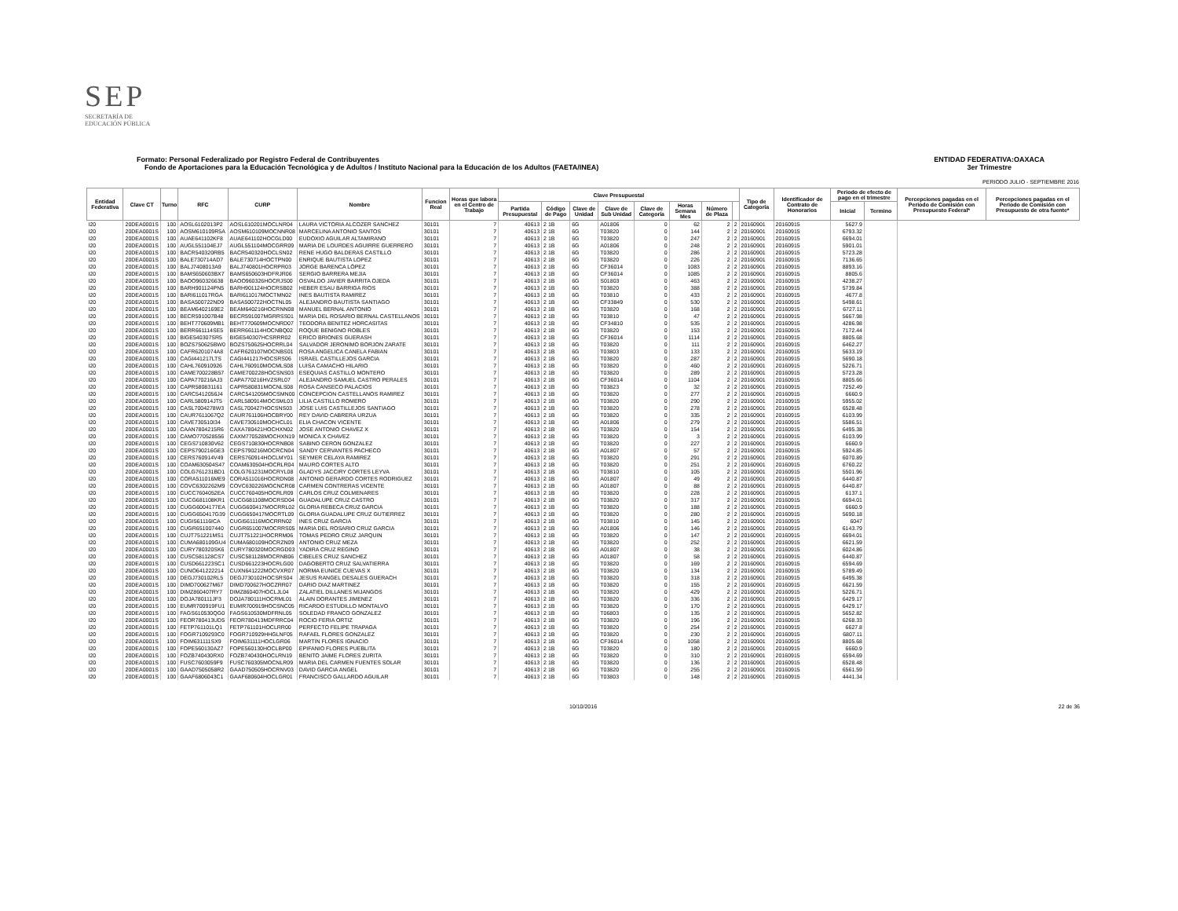SEP
SECRETARÍA DE
EDUCACIÓN PÚBLICA
Formato: Personal Federalizado por Registro Federal de Contribuyentes
Fondo de Aportaciones para la Educación Tecnológica y de Adultos / Instituto Nacional para la Educación de los Adultos (FAETA/INEA)
ENTIDAD FEDERATIVA:OAXACA
3er Trimestre
PERIODO JULIO - SEPTIEMBRE 2016
| Entidad Federativa | Clave CT | Turno | RFC | CURP | Nombre | Funcion Real | Horas que labora en el Centro de Trabajo | Clave Presupuestal | | | | | | | | Tipo de Categoría | Identificador de Contrato de Honorarios | Periodo de efecto de pago en el trimestre | | Percepciones pagadas en el Periodo de Comisión con Presupuesto Federal* | Percepciones pagadas en el Periodo de Comisión con Presupuesto de otra fuente* |
| --- | --- | --- | --- | --- | --- | --- | --- | --- | --- | --- | --- | --- | --- | --- | --- | --- | --- | --- | --- | --- | --- |
| | | | | | | | | Partida Presupuestal | Código de Pago | Clave de Unidad | Clave de Sub Unidad | Clave de Categoría | Horas Semana Mes | Número de Plaza | | | | Inicial | Termino | | |
| I20 | 20DEA0001S | 100 | AOSL6102013P2 | AOSL610201MOCLNR04 | LAURA VICTORIA ALCOZER SANCHEZ | 30101 | 7 | 40613 | 2 1B | 6G | A01806 | 0 | 62 | 2 | 2 | 20160901 | 20160915 | 5627.9 | | | |
| I20 | 20DEA0001S | 100 | AOSM610109R5A | AOSM610109MOCNNR08 | MARCELINA ANTONIO SANTOS | 30101 | 7 | 40613 | 2 1B | 6G | T03820 | 0 | 144 | 2 | 2 | 20160901 | 20160915 | 6793.32 | | | |
| I20 | 20DEA0001S | 100 | AUAE641102KF8 | AUAE641102HOCGLD00 | EUDOXIO AGUILAR ALTAMIRANO | 30101 | 7 | 40613 | 2 1B | 6G | T03820 | 0 | 247 | 2 | 2 | 20160901 | 20160915 | 6694.01 | | | |
| I20 | 20DEA0001S | 100 | AUGL551104EJ7 | AUGL551104MOCGRR09 | MARIA DE LOURDES AGUIRRE GUERRERO | 30101 | 7 | 40613 | 2 1B | 6G | A01806 | 0 | 248 | 2 | 2 | 20160901 | 20160915 | 5901.01 | | | |
| I20 | 20DEA0001S | 100 | BACR540320RB5 | BACR540320HOCLSN02 | RENE HUGO BALDERAS CASTILLO | 30101 | 7 | 40613 | 2 1B | 6G | T03820 | 0 | 286 | 2 | 2 | 20160901 | 20160915 | 5723.28 | | | |
| I20 | 20DEA0001S | 100 | BALE730714AD7 | BALE730714HOCTPN00 | ENRIQUE BAUTISTA LOPEZ | 30101 | 7 | 40613 | 2 1B | 6G | T03820 | 0 | 226 | 2 | 2 | 20160901 | 20160915 | 7136.65 | | | |
| I20 | 20DEA0001S | 100 | BALJ7408013A9 | BALJ740801HOCRPR03 | JORGE BARENCA LÓPEZ | 30101 | 7 | 40613 | 2 1B | 6G | CF36014 | 0 | 1083 | 2 | 2 | 20160901 | 20160915 | 8893.16 | | | |
| I20 | 20DEA0001S | 100 | BAMS650603BX7 | BAMS650603HDFRJR06 | SERGIO BARRERA MEJIA | 30101 | 7 | 40613 | 2 1B | 6G | CF36014 | 0 | 1085 | 2 | 2 | 20160901 | 20160915 | 8805.6 | | | |
| I20 | 20DEA0001S | 100 | BAOO960326638 | BAOO960326HOCRJS00 | OSVALDO JAVIER BARRITA OJEDA | 30101 | 7 | 40613 | 2 1B | 6G | S01803 | 0 | 463 | 2 | 2 | 20160901 | 20160915 | 4238.27 | | | |
| I20 | 20DEA0001S | 100 | BARH901124PN5 | BARH901124HOCRSB02 | HEBER ESAU BARRIGA RIOS | 30101 | 7 | 40613 | 2 1B | 6G | T03820 | 0 | 388 | 2 | 2 | 20160901 | 20160915 | 5739.84 | | | |
| I20 | 20DEA0001S | 100 | BARI611017RGA | BARI611017MOCTMN02 | INES BAUTISTA RAMIREZ | 30101 | 7 | 40613 | 2 1B | 6G | T03810 | 0 | 433 | 2 | 2 | 20160901 | 20160915 | 4677.8 | | | |
| I20 | 20DEA0001S | 100 | BASA500722ND9 | BASA500722HOCTNL05 | ALEJANDRO BAUTISTA SANTIAGO | 30101 | 7 | 40613 | 2 1B | 6G | CF33849 | 0 | 530 | 2 | 2 | 20160901 | 20160915 | 5498.61 | | | |
| I20 | 20DEA0001S | 100 | BEAM6402169E2 | BEAM640216HOCRNN08 | MANUEL BERNAL ANTONIO | 30101 | 7 | 40613 | 2 1B | 6G | T03820 | 0 | 168 | 2 | 2 | 20160901 | 20160915 | 6727.11 | | | |
| I20 | 20DEA0001S | 100 | BECR591007B48 | BECR591007MGRRSS01 | MARIA DEL ROSARIO BERNAL CASTELLANOS | 30101 | 7 | 40613 | 2 1B | 6G | T03810 | 0 | 47 | 2 | 2 | 20160901 | 20160915 | 5667.98 | | | |
| I20 | 20DEA0001S | 100 | BEHT770609MB1 | BEHT770609MOCNRD07 | TEODORA BENITEZ HORCASITAS | 30101 | 7 | 40613 | 2 1B | 6G | CF34810 | 0 | 535 | 2 | 2 | 20160901 | 20160915 | 4286.98 | | | |
| I20 | 20DEA0001S | 100 | BERR661114SE5 | BERR661114HOCNBQ02 | ROQUE BENIGNO ROBLES | 30101 | 7 | 40613 | 2 1B | 6G | T03820 | 0 | 153 | 2 | 2 | 20160901 | 20160915 | 7172.44 | | | |
| I20 | 20DEA0001S | 100 | BIGE540307SR5 | BIGE540307HCSRRR02 | ERICO BRIONES GUERASH | 30101 | 7 | 40613 | 2 1B | 6G | CF36014 | 0 | 1114 | 2 | 2 | 20160901 | 20160915 | 8805.68 | | | |
| I20 | 20DEA0001S | 100 | BOZS750625BW0 | BOZS750625HOCRRL04 | SALVADOR JERONIMO BORJON ZARATE | 30101 | 7 | 40613 | 2 1B | 6G | T03820 | 0 | 111 | 2 | 2 | 20160901 | 20160915 | 6462.27 | | | |
| I20 | 20DEA0001S | 100 | CAFR6201074A8 | CAFR620107MOCNBS01 | ROSA ANGELICA CANELA FABIAN | 30101 | 7 | 40613 | 2 1B | 6G | T03803 | 0 | 133 | 2 | 2 | 20160901 | 20160915 | 5633.19 | | | |
| I20 | 20DEA0001S | 100 | CAGI441217LTS | CAGI441217HOCSRS06 | ISRAEL CASTILLEJOS GARCIA | 30101 | 7 | 40613 | 2 1B | 6G | T03820 | 0 | 287 | 2 | 2 | 20160901 | 20160915 | 5690.18 | | | |
| I20 | 20DEA0001S | 100 | CAHL760910926 | CAHL760910MOCMLS08 | LUISA CAMACHO HILARIO | 30101 | 7 | 40613 | 2 1B | 6G | T03820 | 0 | 460 | 2 | 2 | 20160901 | 20160915 | 5226.71 | | | |
| I20 | 20DEA0001S | 100 | CAME700228B57 | CAME700228HOCSNS03 | ESEQUIAS CASTILLO MONTERO | 30101 | 7 | 40613 | 2 1B | 6G | T03820 | 0 | 289 | 2 | 2 | 20160901 | 20160915 | 5723.28 | | | |
| I20 | 20DEA0001S | 100 | CAPA770216AJ3 | CAPA770216HVZSRL07 | ALEJANDRO SAMUEL CASTRO PERALES | 30101 | 7 | 40613 | 2 1B | 6G | CF36014 | 0 | 1104 | 2 | 2 | 20160901 | 20160915 | 8805.66 | | | |
| I20 | 20DEA0001S | 100 | CAPR580831161 | CAPR580831MOCNLS08 | ROSA CANSECO PALACIOS | 30101 | 7 | 40613 | 2 1B | 6G | T03823 | 0 | 32 | 2 | 2 | 20160901 | 20160915 | 7252.49 | | | |
| I20 | 20DEA0001S | 100 | CARC5412056J4 | CARC541205MOCSMN00 | CONCEPCION CASTELLANOS RAMIREZ | 30101 | 7 | 40613 | 2 1B | 6G | T03820 | 0 | 277 | 2 | 2 | 20160901 | 20160915 | 6660.9 | | | |
| I20 | 20DEA0001S | 100 | CARL580914JT5 | CARL580914MOCSML03 | LILIA CASTILLO ROMERO | 30101 | 7 | 40613 | 2 1B | 6G | T03820 | 0 | 290 | 2 | 2 | 20160901 | 20160915 | 5955.02 | | | |
| I20 | 20DEA0001S | 100 | CASL7004278W3 | CASL700427HOCSNS03 | JOSE LUIS CASTILLEJOS SANTIAGO | 30101 | 7 | 40613 | 2 1B | 6G | T03820 | 0 | 278 | 2 | 2 | 20160901 | 20160915 | 6528.48 | | | |
| I20 | 20DEA0001S | 100 | CAUR7611067Q2 | CAUR761106HOCBRY00 | REY DAVID CABRERA URZUA | 30101 | 7 | 40613 | 2 1B | 6G | T03820 | 0 | 335 | 2 | 2 | 20160901 | 20160915 | 6103.99 | | | |
| I20 | 20DEA0001S | 100 | CAVE730510I34 | CAVE730510MOCHCL01 | ELIA CHACON VICENTE | 30101 | 7 | 40613 | 2 1B | 6G | A01806 | 0 | 279 | 2 | 2 | 20160901 | 20160915 | 5586.51 | | | |
| I20 | 20DEA0001S | 100 | CAAN7804215R6 | CAXA780421HOCHXN02 | JOSE ANTONIO CHAVEZ X | 30101 | 7 | 40613 | 2 1B | 6G | T03820 | 0 | 154 | 2 | 2 | 20160901 | 20160915 | 6495.38 | | | |
| I20 | 20DEA0001S | 100 | CAMO770528556 | CAXM770528MOCHXN19 | MONICA X CHAVEZ | 30101 | 7 | 40613 | 2 1B | 6G | T03820 | 0 | 3 | 2 | 2 | 20160901 | 20160915 | 6103.99 | | | |
| I20 | 20DEA0001S | 100 | CEGS710830V62 | CEGS710830HOCRNB08 | SABINO CERON GONZALEZ | 30101 | 7 | 40613 | 2 1B | 6G | T03820 | 0 | 227 | 2 | 2 | 20160901 | 20160915 | 6660.9 | | | |
| I20 | 20DEA0001S | 100 | CEPS790216GE3 | CEPS790216MOCRCN04 | SANDY CERVANTES PACHECO | 30101 | 7 | 40613 | 2 1B | 6G | A01807 | 0 | 57 | 2 | 2 | 20160901 | 20160915 | 5924.85 | | | |
| I20 | 20DEA0001S | 100 | CERS760914V49 | CERS760914HOCLMY01 | SEYMER CELAYA RAMIREZ | 30101 | 7 | 40613 | 2 1B | 6G | T03820 | 0 | 291 | 2 | 2 | 20160901 | 20160915 | 6070.89 | | | |
| I20 | 20DEA0001S | 100 | COAM630504S47 | COAM630504HOCRLR04 | MAURO CORTES ALTO | 30101 | 7 | 40613 | 2 1B | 6G | T03820 | 0 | 251 | 2 | 2 | 20160901 | 20160915 | 6760.22 | | | |
| I20 | 20DEA0001S | 100 | COLG761231BD1 | COLG761231MOCRYL08 | GLADYS JACCIRY CORTES LEYVA | 30101 | 7 | 40613 | 2 1B | 6G | T03810 | 0 | 105 | 2 | 2 | 20160901 | 20160915 | 5501.96 | | | |
| I20 | 20DEA0001S | 100 | CORA511016ME9 | CORA511016HOCRDN08 | ANTONIO GERARDO CORTES RODRIGUEZ | 30101 | 7 | 40613 | 2 1B | 6G | A01807 | 0 | 49 | 2 | 2 | 20160901 | 20160915 | 6440.87 | | | |
| I20 | 20DEA0001S | 100 | COVC6302262M9 | COVC630226MOCNCR08 | CARMEN CONTRERAS VICENTE | 30101 | 7 | 40613 | 2 1B | 6G | A01807 | 0 | 88 | 2 | 2 | 20160901 | 20160915 | 6440.87 | | | |
| I20 | 20DEA0001S | 100 | CUCC7604052EA | CUCC760405HOCRLR09 | CARLOS CRUZ COLMENARES | 30101 | 7 | 40613 | 2 1B | 6G | T03820 | 0 | 228 | 2 | 2 | 20160901 | 20160915 | 6137.1 | | | |
| I20 | 20DEA0001S | 100 | CUCG681108KR1 | CUCG681108MOCRSD04 | GUADALUPE CRUZ CASTRO | 30101 | 7 | 40613 | 2 1B | 6G | T03820 | 0 | 317 | 2 | 2 | 20160901 | 20160915 | 6694.01 | | | |
| I20 | 20DEA0001S | 100 | CUGG6004177EA | CUGG600417MOCRRL02 | GLORIA REBECA CRUZ GARCIA | 30101 | 7 | 40613 | 2 1B | 6G | T03820 | 0 | 188 | 2 | 2 | 20160901 | 20160915 | 6660.9 | | | |
| I20 | 20DEA0001S | 100 | CUGG650417G39 | CUGG650417MOCRTL09 | GLORIA GUADALUPE CRUZ GUTIERREZ | 30101 | 7 | 40613 | 2 1B | 6G | T03820 | 0 | 280 | 2 | 2 | 20160901 | 20160915 | 5690.18 | | | |
| I20 | 20DEA0001S | 100 | CUGI561116ICA | CUGI561116MOCRRN02 | INES CRUZ GARCIA | 30101 | 7 | 40613 | 2 1B | 6G | T03810 | 0 | 145 | 2 | 2 | 20160901 | 20160915 | 6047 | | | |
| I20 | 20DEA0001S | 100 | CUGR651007440 | CUGR651007MOCRRS05 | MARIA DEL ROSARIO CRUZ GARCIA | 30101 | 7 | 40613 | 2 1B | 6G | A01806 | 0 | 146 | 2 | 2 | 20160901 | 20160915 | 6143.79 | | | |
| I20 | 20DEA0001S | 100 | CUJT751221MS1 | CUJT751221HOCRRM06 | TOMAS PEDRO CRUZ JARQUIN | 30101 | 7 | 40613 | 2 1B | 6G | T03820 | 0 | 147 | 2 | 2 | 20160901 | 20160915 | 6694.01 | | | |
| I20 | 20DEA0001S | 100 | CUMA680109GU4 | CUMA680109HOCRZN09 | ANTONIO CRUZ MEZA | 30101 | 7 | 40613 | 2 1B | 6G | T03820 | 0 | 252 | 2 | 2 | 20160901 | 20160915 | 6621.59 | | | |
| I20 | 20DEA0001S | 100 | CURY780320SK6 | CURY780320MOCRGD03 | YADIRA CRUZ REGINO | 30101 | 7 | 40613 | 2 1B | 6G | A01807 | 0 | 38 | 2 | 2 | 20160901 | 20160915 | 6024.86 | | | |
| I20 | 20DEA0001S | 100 | CUSC581128CS7 | CUSC581128MOCRNB06 | CIBELES CRUZ SANCHEZ | 30101 | 7 | 40613 | 2 1B | 6G | A01807 | 0 | 58 | 2 | 2 | 20160901 | 20160915 | 6440.87 | | | |
| I20 | 20DEA0001S | 100 | CUSD661223SC1 | CUSD661223HOCRLG00 | DAGOBERTO CRUZ SALVATIERRA | 30101 | 7 | 40613 | 2 1B | 6G | T03820 | 0 | 169 | 2 | 2 | 20160901 | 20160915 | 6594.69 | | | |
| I20 | 20DEA0001S | 100 | CUNO641222214 | CUXN641222MOCVXR07 | NORMA EUNICE CUEVAS X | 30101 | 7 | 40613 | 2 1B | 6G | T03820 | 0 | 134 | 2 | 2 | 20160901 | 20160915 | 5789.49 | | | |
| I20 | 20DEA0001S | 100 | DEGJ730102RL5 | DEGJ730102HOCSRS04 | JESUS RANGEL DESALES GUERACH | 30101 | 7 | 40613 | 2 1B | 6G | T03820 | 0 | 318 | 2 | 2 | 20160901 | 20160915 | 6495.38 | | | |
| I20 | 20DEA0001S | 100 | DIMD700627M67 | DIMD700627HOCZRR07 | DARIO DIAZ MARTINEZ | 30101 | 7 | 40613 | 2 1B | 6G | T03820 | 0 | 155 | 2 | 2 | 20160901 | 20160915 | 6621.59 | | | |
| I20 | 20DEA0001S | 100 | DIMZ860407RY7 | DIMZ860407HOCLJL04 | ZALATIEL DILLANES MIJANGOS | 30101 | 7 | 40613 | 2 1B | 6G | T03820 | 0 | 429 | 2 | 2 | 20160901 | 20160915 | 5226.71 | | | |
| I20 | 20DEA0001S | 100 | DOJA780111JF3 | DOJA780111HOCRML01 | ALAIN DORANTES JIMENEZ | 30101 | 7 | 40613 | 2 1B | 6G | T03820 | 0 | 336 | 2 | 2 | 20160901 | 20160915 | 6429.17 | | | |
| I20 | 20DEA0001S | 100 | EUMR700919FU1 | EUMR700919HOCSNC05 | RICARDO ESTUDILLO MONTALVO | 30101 | 7 | 40613 | 2 1B | 6G | T03820 | 0 | 170 | 2 | 2 | 20160901 | 20160915 | 6429.17 | | | |
| I20 | 20DEA0001S | 100 | FAGS610530QG0 | FAGS610530MDFRNL05 | SOLEDAD FRANCO GONZALEZ | 30101 | 7 | 40613 | 2 1B | 6G | T06803 | 0 | 135 | 2 | 2 | 20160901 | 20160915 | 5652.82 | | | |
| I20 | 20DEA0001S | 100 | FEOR780413UD5 | FEOR780413MDFRRC04 | ROCIO FERIA ORTIZ | 30101 | 7 | 40613 | 2 1B | 6G | T03820 | 0 | 196 | 2 | 2 | 20160901 | 20160915 | 6268.33 | | | |
| I20 | 20DEA0001S | 100 | FETP761101LQ1 | FETP761101HOCLRR00 | PERFECTO FELIPE TRAPAGA | 30101 | 7 | 40613 | 2 1B | 6G | T03820 | 0 | 254 | 2 | 2 | 20160901 | 20160915 | 6627.8 | | | |
| I20 | 20DEA0001S | 100 | FOGR7109293C0 | FOGR710929HHGLNF05 | RAFAEL FLORES GONZALEZ | 30101 | 7 | 40613 | 2 1B | 6G | T03820 | 0 | 230 | 2 | 2 | 20160901 | 20160915 | 6807.11 | | | |
| I20 | 20DEA0001S | 100 | FOIM631111SX9 | FOIM631111HOCLGR06 | MARTIN FLORES IGNACIO | 30101 | 7 | 40613 | 2 1B | 6G | CF36014 | 0 | 1058 | 2 | 2 | 20160901 | 20160915 | 8805.68 | | | |
| I20 | 20DEA0001S | 100 | FOPE560130AZ7 | FOPE560130HOCLBP00 | EPIFANIO FLORES PUEBLITA | 30101 | 7 | 40613 | 2 1B | 6G | T03820 | 0 | 180 | 2 | 2 | 20160901 | 20160915 | 6660.9 | | | |
| I20 | 20DEA0001S | 100 | FOZB740430RX0 | FOZB740430HOCLRN19 | BENITO JAIME FLORES ZURITA | 30101 | 7 | 40613 | 2 1B | 6G | T03820 | 0 | 310 | 2 | 2 | 20160901 | 20160915 | 6594.69 | | | |
| I20 | 20DEA0001S | 100 | FUSC7603059F9 | FUSC760305MOCNLR09 | MARIA DEL CARMEN FUENTES SOLAR | 30101 | 7 | 40613 | 2 1B | 6G | T03820 | 0 | 136 | 2 | 2 | 20160901 | 20160915 | 6528.48 | | | |
| I20 | 20DEA0001S | 100 | GAAD7505058R2 | GAAD750505HOCRNV03 | DAVID GARCIA ANGEL | 30101 | 7 | 40613 | 2 1B | 6G | T03820 | 0 | 255 | 2 | 2 | 20160901 | 20160915 | 6561.59 | | | |
| I20 | 20DEA0001S | 100 | GAAF6806043C1 | GAAF680604HOCLGR01 | FRANCISCO GALLARDO AGUILAR | 30101 | 7 | 40613 | 2 1B | 6G | T03803 | 0 | 148 | 2 | 2 | 20160901 | 20160915 | 4441.34 | | | |
10/10/2016 22 de 36